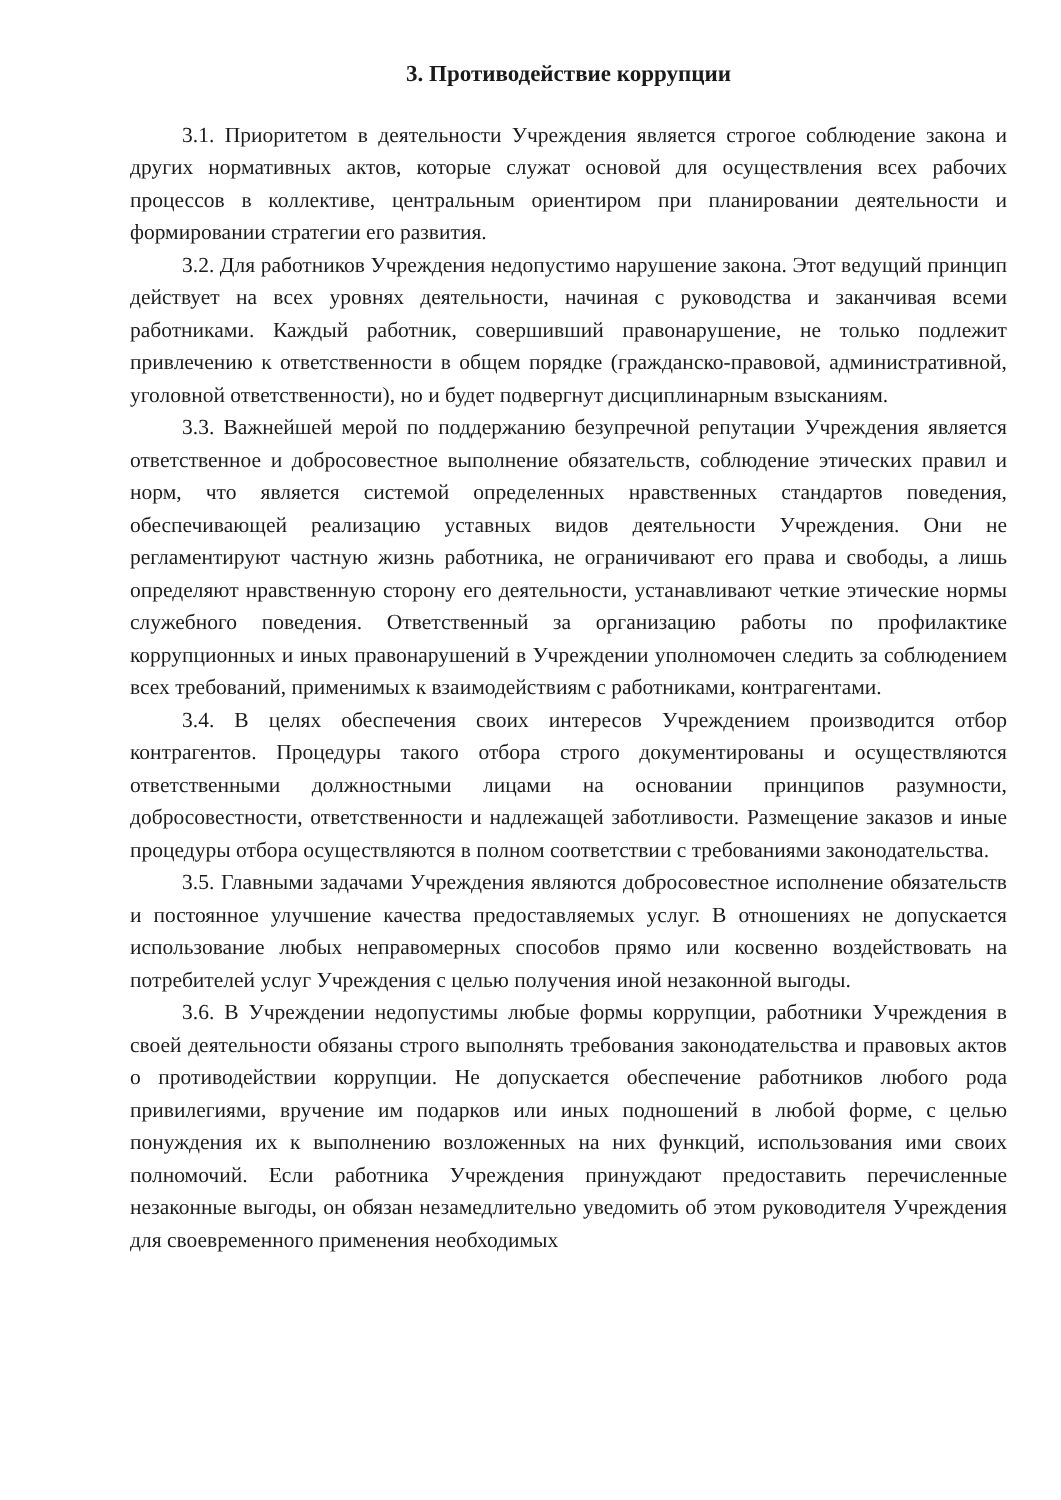3. Противодействие коррупции
3.1. Приоритетом в деятельности Учреждения является строгое соблюдение закона и других нормативных актов, которые служат основой для осуществления всех рабочих процессов в коллективе, центральным ориентиром при планировании деятельности и формировании стратегии его развития.
3.2. Для работников Учреждения недопустимо нарушение закона. Этот ведущий принцип действует на всех уровнях деятельности, начиная с руководства и заканчивая всеми работниками. Каждый работник, совершивший правонарушение, не только подлежит привлечению к ответственности в общем порядке (гражданско-правовой, административной, уголовной ответственности), но и будет подвергнут дисциплинарным взысканиям.
3.3. Важнейшей мерой по поддержанию безупречной репутации Учреждения является ответственное и добросовестное выполнение обязательств, соблюдение этических правил и норм, что является системой определенных нравственных стандартов поведения, обеспечивающей реализацию уставных видов деятельности Учреждения. Они не регламентируют частную жизнь работника, не ограничивают его права и свободы, а лишь определяют нравственную сторону его деятельности, устанавливают четкие этические нормы служебного поведения. Ответственный за организацию работы по профилактике коррупционных и иных правонарушений в Учреждении уполномочен следить за соблюдением всех требований, применимых к взаимодействиям с работниками, контрагентами.
3.4. В целях обеспечения своих интересов Учреждением производится отбор контрагентов. Процедуры такого отбора строго документированы и осуществляются ответственными должностными лицами на основании принципов разумности, добросовестности, ответственности и надлежащей заботливости. Размещение заказов и иные процедуры отбора осуществляются в полном соответствии с требованиями законодательства.
3.5. Главными задачами Учреждения являются добросовестное исполнение обязательств и постоянное улучшение качества предоставляемых услуг. В отношениях не допускается использование любых неправомерных способов прямо или косвенно воздействовать на потребителей услуг Учреждения с целью получения иной незаконной выгоды.
3.6. В Учреждении недопустимы любые формы коррупции, работники Учреждения в своей деятельности обязаны строго выполнять требования законодательства и правовых актов о противодействии коррупции. Не допускается обеспечение работников любого рода привилегиями, вручение им подарков или иных подношений в любой форме, с целью понуждения их к выполнению возложенных на них функций, использования ими своих полномочий. Если работника Учреждения принуждают предоставить перечисленные незаконные выгоды, он обязан незамедлительно уведомить об этом руководителя Учреждения для своевременного применения необходимых